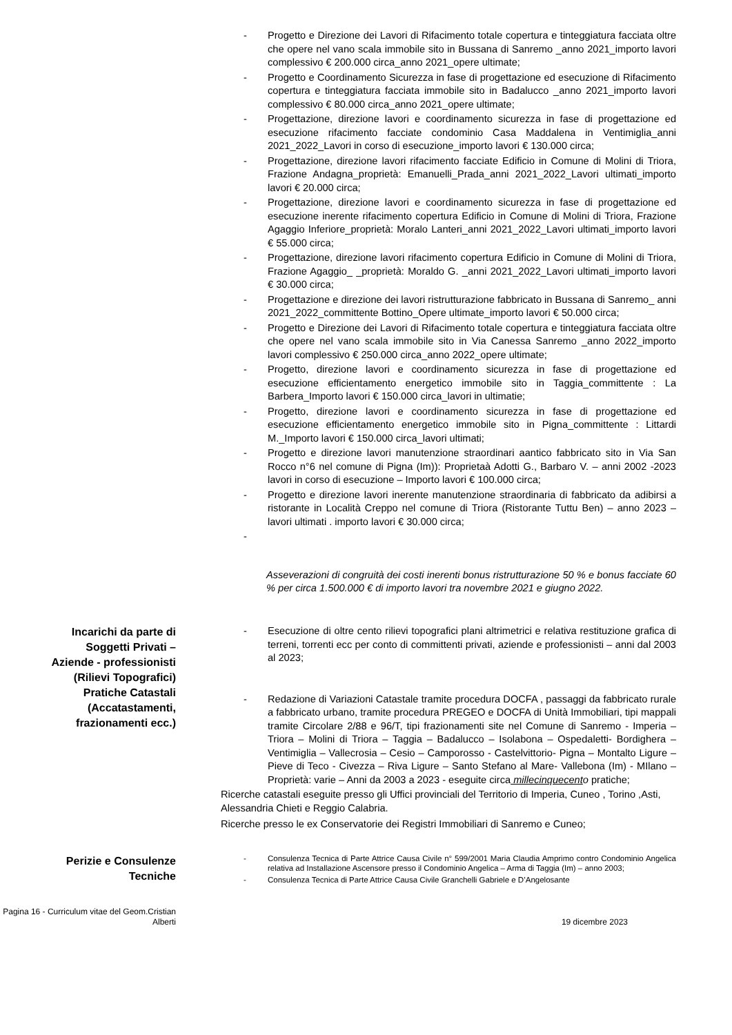- Progetto e Direzione dei Lavori di Rifacimento totale copertura e tinteggiatura facciata oltre che opere nel vano scala immobile sito in Bussana di Sanremo _anno 2021_importo lavori complessivo € 200.000 circa_anno 2021_opere ultimate;
- Progetto e Coordinamento Sicurezza in fase di progettazione ed esecuzione di Rifacimento copertura e tinteggiatura facciata immobile sito in Badalucco _anno 2021_importo lavori complessivo € 80.000 circa_anno 2021_opere ultimate;
- Progettazione, direzione lavori e coordinamento sicurezza in fase di progettazione ed esecuzione rifacimento facciate condominio Casa Maddalena in Ventimiglia_anni 2021_2022_Lavori in corso di esecuzione_importo lavori € 130.000 circa;
- Progettazione, direzione lavori rifacimento facciate Edificio in Comune di Molini di Triora, Frazione Andagna_proprietà: Emanuelli_Prada_anni 2021_2022_Lavori ultimati_importo lavori € 20.000 circa;
- Progettazione, direzione lavori e coordinamento sicurezza in fase di progettazione ed esecuzione inerente rifacimento copertura Edificio in Comune di Molini di Triora, Frazione Agaggio Inferiore_proprietà: Moralo Lanteri_anni 2021_2022_Lavori ultimati_importo lavori € 55.000 circa;
- Progettazione, direzione lavori rifacimento copertura Edificio in Comune di Molini di Triora, Frazione Agaggio_ _proprietà: Moraldo G. _anni 2021_2022_Lavori ultimati_importo lavori € 30.000 circa;
- Progettazione e direzione dei lavori ristrutturazione fabbricato in Bussana di Sanremo_ anni 2021_2022_committente Bottino_Opere ultimate_importo lavori € 50.000 circa;
- Progetto e Direzione dei Lavori di Rifacimento totale copertura e tinteggiatura facciata oltre che opere nel vano scala immobile sito in Via Canessa Sanremo _anno 2022_importo lavori complessivo € 250.000 circa_anno 2022_opere ultimate;
- Progetto, direzione lavori e coordinamento sicurezza in fase di progettazione ed esecuzione efficientamento energetico immobile sito in Taggia_committente : La Barbera_Importo lavori € 150.000 circa_lavori in ultimatie;
- Progetto, direzione lavori e coordinamento sicurezza in fase di progettazione ed esecuzione efficientamento energetico immobile sito in Pigna_committente : Littardi M._Importo lavori € 150.000 circa_lavori ultimati;
- Progetto e direzione lavori manutenzione straordinari aantico fabbricato sito in Via San Rocco n°6 nel comune di Pigna (Im)): Proprietaà Adotti G., Barbaro V. – anni 2002 -2023 lavori in corso di esecuzione – Importo lavori € 100.000 circa;
- Progetto e direzione lavori inerente manutenzione straordinaria di fabbricato da adibirsi a ristorante in Località Creppo nel comune di Triora (Ristorante Tuttu Ben) – anno 2023 – lavori ultimati . importo lavori € 30.000 circa;
-
Asseverazioni di congruità dei costi inerenti bonus ristrutturazione 50 % e bonus facciate 60 % per circa 1.500.000 € di importo lavori tra novembre 2021 e giugno 2022.
Incarichi da parte di Soggetti Privati – Aziende - professionisti
(Rilievi Topografici)
Pratiche Catastali
(Accatastamenti, frazionamenti ecc.)
- Esecuzione di oltre cento rilievi topografici plani altrimetrici e relativa restituzione grafica di terreni, torrenti ecc per conto di committenti privati, aziende e professionisti – anni dal 2003 al 2023;
- Redazione di Variazioni Catastale tramite procedura DOCFA , passaggi da fabbricato rurale a fabbricato urbano, tramite procedura PREGEO e DOCFA di Unità Immobiliari, tipi mappali tramite Circolare 2/88 e 96/T, tipi frazionamenti site nel Comune di Sanremo - Imperia – Triora – Molini di Triora – Taggia – Badalucco – Isolabona – Ospedaletti- Bordighera – Ventimiglia – Vallecrosia – Cesio – Camporosso - Castelvittorio- Pigna – Montalto Ligure – Pieve di Teco - Civezza – Riva Ligure – Santo Stefano al Mare- Vallebona (Im) - MIlano – Proprietà: varie – Anni da 2003 a 2023 - eseguite circa millecinquecent o pratiche;
Ricerche catastali eseguite presso gli Uffici provinciali del Territorio di Imperia, Cuneo , Torino ,Asti, Alessandria Chieti e Reggio Calabria.
Ricerche presso le ex Conservatorie dei Registri Immobiliari di Sanremo e Cuneo;
Perizie e Consulenze Tecniche
- Consulenza Tecnica di Parte Attrice Causa Civile n° 599/2001 Maria Claudia Amprimo contro Condominio Angelica relativa ad Installazione Ascensore presso il Condominio Angelica – Arma di Taggia (Im) – anno 2003;
- Consulenza Tecnica di Parte Attrice Causa Civile Granchelli Gabriele e D’Angelosante
Pagina 16 - Curriculum vitae del Geom.Cristian Alberti
19 dicembre 2023